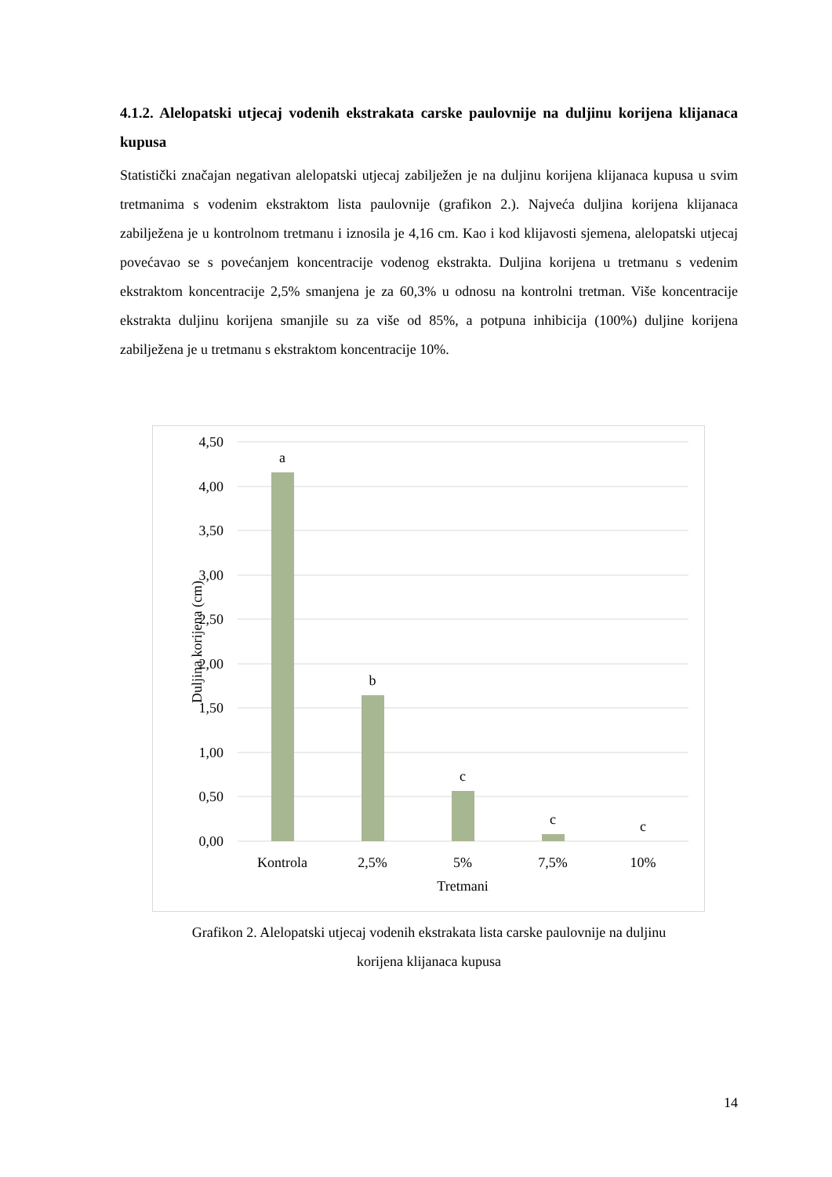4.1.2. Alelopatski utjecaj vodenih ekstrakata carske paulovnije na duljinu korijena klijanaca kupusa
Statistički značajan negativan alelopatski utjecaj zabilježen je na duljinu korijena klijanaca kupusa u svim tretmanima s vodenim ekstraktom lista paulovnije (grafikon 2.). Najveća duljina korijena klijanaca zabilježena je u kontrolnom tretmanu i iznosila je 4,16 cm. Kao i kod klijavosti sjemena, alelopatski utjecaj povećavao se s povećanjem koncentracije vodenog ekstrakta. Duljina korijena u tretmanu s vedenim ekstraktom koncentracije 2,5% smanjena je za 60,3% u odnosu na kontrolni tretman. Više koncentracije ekstrakta duljinu korijena smanjile su za više od 85%, a potpuna inhibicija (100%) duljine korijena zabilježena je u tretmanu s ekstraktom koncentracije 10%.
4,50
4,00
3,50
3,00
2,50
2,00
1,50
1,00
0,50
0,00
a
b
c
c
c
Kontrola
2,5%
5%
7,5%
10%
Tretmani
Duljina korijena (cm)
Grafikon 2. Alelopatski utjecaj vodenih ekstrakata lista carske paulovnije na duljinu
korijena klijanaca kupusa
14